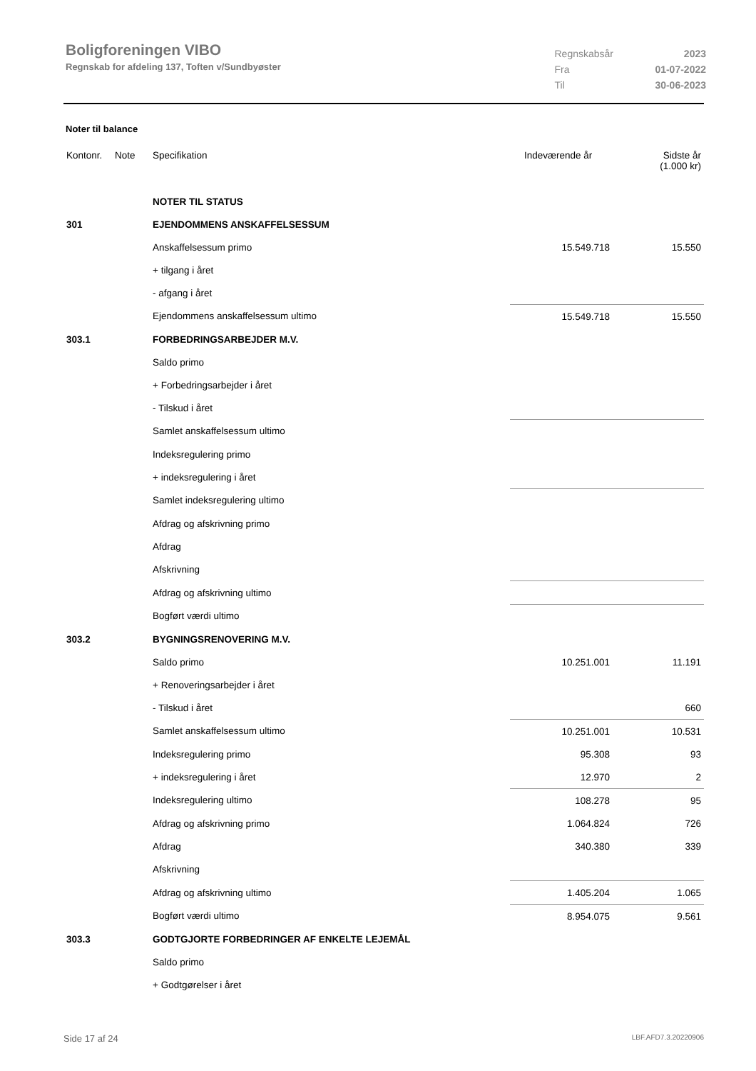Boligforeningen VIBO
Regnskab for afdeling 137, Toften v/Sundbyøster
| Regnskabsår | 2023 |
| Fra | 01-07-2022 |
| Til | 30-06-2023 |
Noter til balance
| Kontonr. | Note | Specifikation | | Indeværende år | Sidste år (1.000 kr) |
| --- | --- | --- | --- | --- | --- |
| | | NOTER TIL STATUS | | | |
| 301 | | EJENDOMMENS ANSKAFFELSESSUM | | | |
| | | Anskaffelsessum primo | | 15.549.718 | 15.550 |
| | | + tilgang i året | | | |
| | | - afgang i året | | | |
| | | Ejendommens anskaffelsessum ultimo | | 15.549.718 | 15.550 |
| 303.1 | | FORBEDRINGSARBEJDER M.V. | | | |
| | | Saldo primo | | | |
| | | + Forbedringsarbejder i året | | | |
| | | - Tilskud i året | | | |
| | | Samlet anskaffelsessum ultimo | | | |
| | | Indeksregulering primo | | | |
| | | + indeksregulering i året | | | |
| | | Samlet indeksregulering ultimo | | | |
| | | Afdrag og afskrivning primo | | | |
| | | Afdrag | | | |
| | | Afskrivning | | | |
| | | Afdrag og afskrivning ultimo | | | |
| | | Bogført værdi ultimo | | | |
| 303.2 | | BYGNINGSRENOVERING M.V. | | | |
| | | Saldo primo | | 10.251.001 | 11.191 |
| | | + Renoveringsarbejder i året | | | |
| | | - Tilskud i året | | | 660 |
| | | Samlet anskaffelsessum ultimo | | 10.251.001 | 10.531 |
| | | Indeksregulering primo | | 95.308 | 93 |
| | | + indeksregulering i året | | 12.970 | 2 |
| | | Indeksregulering ultimo | | 108.278 | 95 |
| | | Afdrag og afskrivning primo | | 1.064.824 | 726 |
| | | Afdrag | | 340.380 | 339 |
| | | Afskrivning | | | |
| | | Afdrag og afskrivning ultimo | | 1.405.204 | 1.065 |
| | | Bogført værdi ultimo | | 8.954.075 | 9.561 |
| 303.3 | | GODTGJORTE FORBEDRINGER AF ENKELTE LEJEMÅL | | | |
| | | Saldo primo | | | |
| | | + Godtgørelser i året | | | |
Side 17 af 24 LBF.AFD7.3.20220906